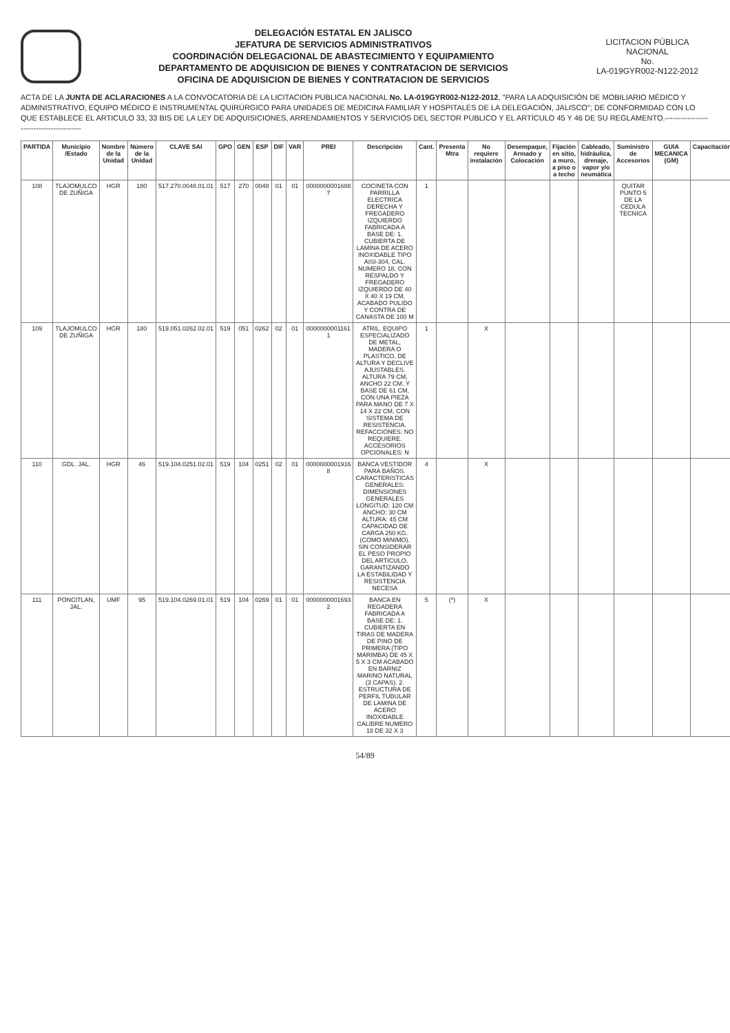DELEGACIÓN ESTATAL EN JALISCO
JEFATURA DE SERVICIOS ADMINISTRATIVOS
COORDINACIÓN DELEGACIONAL DE ABASTECIMIENTO Y EQUIPAMIENTO
DEPARTAMENTO DE ADQUISICION DE BIENES Y CONTRATACION DE SERVICIOS
OFICINA DE ADQUISICION DE BIENES Y CONTRATACION DE SERVICIOS
LICITACION PÚBLICA NACIONAL
No.
LA-019GYR002-N122-2012
ACTA DE LA JUNTA DE ACLARACIONES A LA CONVOCATORIA DE LA LICITACION PUBLICA NACIONAL No. LA-019GYR002-N122-2012, "PARA LA ADQUISICIÓN DE MOBILIARIO MÉDICO Y ADMINISTRATIVO, EQUIPO MÉDICO E INSTRUMENTAL QUIRÚRGICO PARA UNIDADES DE MEDICINA FAMILIAR Y HOSPITALES DE LA DELEGACIÓN, JALISCO"; DE CONFORMIDAD CON LO QUE ESTABLECE EL ARTICULO 33, 33 BIS DE LA LEY DE ADQUISICIONES, ARRENDAMIENTOS Y SERVICIOS DEL SECTOR PUBLICO Y EL ARTÍCULO 45 Y 46 DE SU REGLAMENTO.-----------------------------------------
| PARTIDA | Municipio /Estado | Nombre de la Unidad | Número de la Unidad | CLAVE SAI | GPO | GEN | ESP | DIF | VAR | PREI | Descripción | Cant. | Presenta Mtra | No requiere instalación | Desempaque, Armado y Colocación | Fijación en sitio, a muro, a piso o a techo | Cableado, hidráulica, drenaje, vapor y/o neumática | Suministro de Accesorios | GUIA MECANICA (GM) | Capacitación |
| --- | --- | --- | --- | --- | --- | --- | --- | --- | --- | --- | --- | --- | --- | --- | --- | --- | --- | --- | --- | --- |
| 108 | TLAJOMULCO DE ZUÑIGA | HGR | 180 | 517.270.0048.01.01 | 517 | 270 | 0048 | 01 | 01 | 0000000001688 7 | COCINETA CON PARRILLA ELECTRICA DERECHA Y FREGADERO IZQUIERDO FABRICADA A BASE DE: 1. CUBIERTA DE LAMINA DE ACERO INOXIDABLE TIPO AISI-304, CAL. NUMERO 18, CON RESPALDO Y FREGADERO IZQUIERDO DE 40 X 40 X 19 CM, ACABADO PULIDO Y CONTRA DE CANASTA DE 100 M | 1 | | | | | | QUITAR PUNTO 5 DE LA CEDULA TECNICA | | |
| 109 | TLAJOMULCO DE ZUÑIGA | HGR | 180 | 519.051.0262.02.01 | 519 | 051 | 0262 | 02 | 01 | 0000000001161 1 | ATRIL. EQUIPO ESPECIALIZADO DE METAL, MADERA O PLASTICO, DE ALTURA Y DECLIVE AJUSTABLES. ALTURA 79 CM, ANCHO 22 CM, Y BASE DE 61 CM, CON UNA PIEZA PARA MANO DE 7 X 14 X 22 CM, CON SISTEMA DE RESISTENCIA. REFACCIONES: NO REQUIERE. ACCESORIOS OPCIONALES: N | 1 | | X | | | | | | |
| 110 | GDL. JAL. | HGR | 46 | 519.104.0251.02.01 | 519 | 104 | 0251 | 02 | 01 | 0000000001916 8 | BANCA VESTIDOR PARA BAÑOS. CARACTERISTICAS GENERALES: DIMENSIONES GENERALES LONGITUD: 120 CM ANCHO: 30 CM ALTURA: 45 CM CAPACIDAD DE CARGA 250 KG. (COMO MINIMO). SIN CONSIDERAR EL PESO PROPIO DEL ARTICULO, GARANTIZANDO LA ESTABILIDAD Y RESISTENCIA NECESA | 4 | | X | | | | | | |
| 111 | PONCITLAN, JAL. | UMF | 95 | 519.104.0269.01.01 | 519 | 104 | 0269 | 01 | 01 | 0000000001693 2 | BANCA EN REGADERA FABRICADA A BASE DE: 1. CUBIERTA EN TIRAS DE MADERA DE PINO DE PRIMERA (TIPO MARIMBA) DE 45 X 5 X 3 CM ACABADO EN BARNIZ MARINO NATURAL (3 CAPAS). 2. ESTRUCTURA DE PERFIL TUBULAR DE LAMINA DE ACERO INOXIDABLE CALIBRE NUMERO 18 DE 32 X 3 | 5 | (*) | X | | | | | | |
54/89